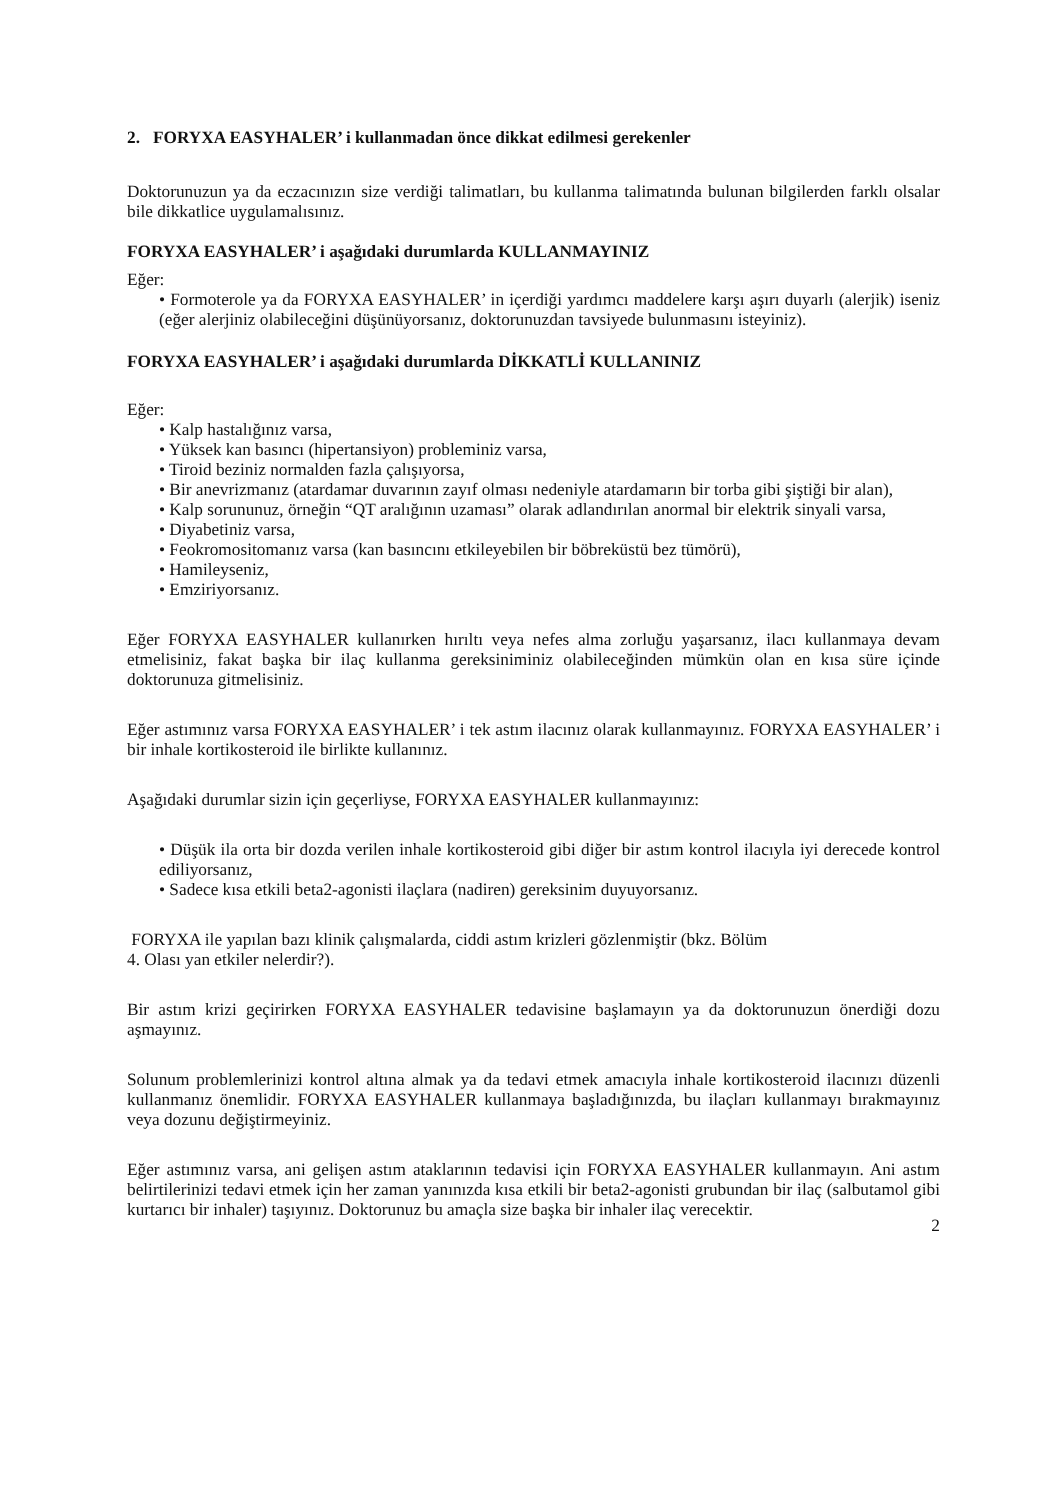2. FORYXA EASYHALER’ i kullanmadan önce dikkat edilmesi gerekenler
Doktorunuzun ya da eczacınızın size verdiği talimatları, bu kullanma talimatında bulunan bilgilerden farklı olsalar bile dikkatlice uygulamalısınız.
FORYXA EASYHALER’ i aşağıdaki durumlarda KULLANMAYINIZ
Eğer:
• Formoterole ya da FORYXA EASYHALER’ in içerdiği yardımcı maddelere karşı aşırı duyarlı (alerjik) iseniz (eğer alerjiniz olabileceğini düşünüyorsanız, doktorunuzdan tavsiyede bulunmasını isteyiniz).
FORYXA EASYHALER’ i aşağıdaki durumlarda DİKKATLİ KULLANINIZ
Eğer:
• Kalp hastalığınız varsa,
• Yüksek kan basıncı (hipertansiyon) probleminiz varsa,
• Tiroid beziniz normalden fazla çalışıyorsa,
• Bir anevrizmanız (atardamar duvarının zayıf olması nedeniyle atardamarın bir torba gibi şiştiği bir alan),
• Kalp sorununuz, örneğin “QT aralığının uzaması” olarak adlandırılan anormal bir elektrik sinyali varsa,
• Diyabetiniz varsa,
• Feokromositomanız varsa (kan basıncını etkileyebilen bir böbreküstü bez tümörü),
• Hamileyseniz,
• Emziriyorsanız.
Eğer FORYXA EASYHALER kullanırken hırıltı veya nefes alma zorluğu yaşarsanız, ilacı kullanmaya devam etmelisiniz, fakat başka bir ilaç kullanma gereksiniminiz olabileceğinden mümkün olan en kısa süre içinde doktorunuza gitmelisiniz.
Eğer astımınız varsa FORYXA EASYHALER’ i tek astım ilacınız olarak kullanmayınız. FORYXA EASYHALER’ i bir inhale kortikosteroid ile birlikte kullanınız.
Aşağıdaki durumlar sizin için geçerliyse, FORYXA EASYHALER kullanmayınız:
• Düşük ila orta bir dozda verilen inhale kortikosteroid gibi diğer bir astım kontrol ilacıyla iyi derecede kontrol ediliyorsanız,
• Sadece kısa etkili beta2-agonisti ilaçlara (nadiren) gereksinim duyuyorsanız.
FORYXA ile yapılan bazı klinik çalışmalarda, ciddi astım krizleri gözlenmiştir (bkz. Bölüm
4. Olası yan etkiler nelerdir?).
Bir astım krizi geçirirken FORYXA EASYHALER tedavisine başlamayın ya da doktorunuzun önerdiği dozu aşmayınız.
Solunum problemlerinizi kontrol altına almak ya da tedavi etmek amacıyla inhale kortikosteroid ilacınızı düzenli kullanmanız önemlidir. FORYXA EASYHALER kullanmaya başladığınızda, bu ilaçları kullanmayı bırakmayınız veya dozunu değiştirmeyiniz.
Eğer astımınız varsa, ani gelişen astım ataklarının tedavisi için FORYXA EASYHALER kullanmayın. Ani astım belirtilerinizi tedavi etmek için her zaman yanınızda kısa etkili bir beta2-agonisti grubundan bir ilaç (salbutamol gibi kurtarıcı bir inhaler) taşıyınız. Doktorunuz bu amaçla size başka bir inhaler ilaç verecektir.
2